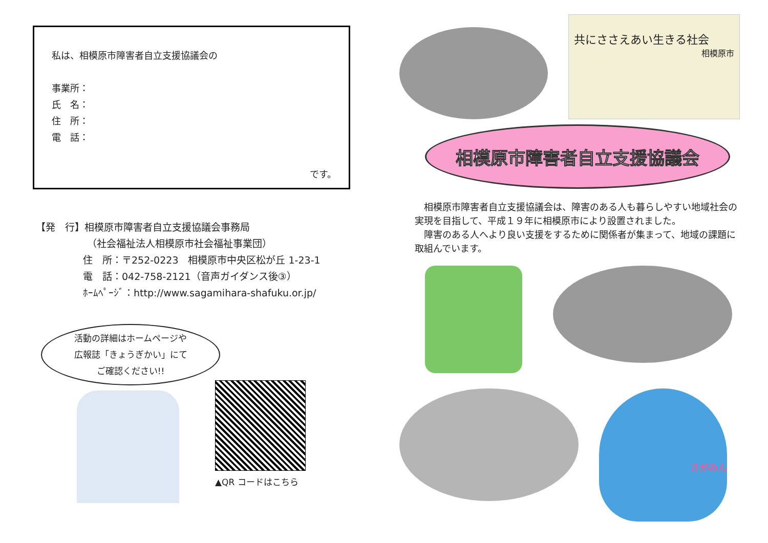私は、相模原市障害者自立支援協議会の
事業所：
氏　名：
住　所：
電　話：
です。
【発　行】相模原市障害者自立支援協議会事務局
（社会福祉法人相模原市社会福祉事業団）
住　所：〒252-0223　相模原市中央区松が丘 1-23-1
電　話：042-758-2121（音声ガイダンス後③）
ﾎｰﾑﾍﾟｰｼﾞ：http://www.sagamihara-shafuku.or.jp/
活動の詳細はホームページや
広報誌「きょうぎかい」にて
ご確認ください!!
▲QR コードはこちら
共にささえあい生きる社会
相模原市
相模原市障害者自立支援協議会
　相模原市障害者自立支援協議会は、障害のある人も暮らしやすい地域社会の実現を目指して、平成１９年に相模原市により設置されました。
　障害のある人へより良い支援をするために関係者が集まって、地域の課題に取組んでいます。
さがみん